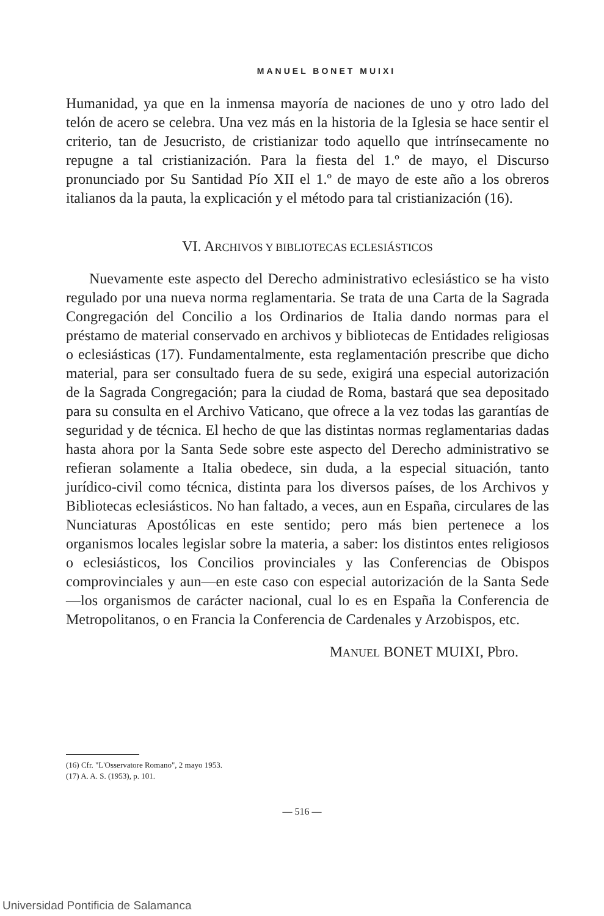MANUEL BONET MUIXI
Humanidad, ya que en la inmensa mayoría de naciones de uno y otro lado del telón de acero se celebra. Una vez más en la historia de la Iglesia se hace sentir el criterio, tan de Jesucristo, de cristianizar todo aquello que intrínsecamente no repugne a tal cristianización. Para la fiesta del 1.º de mayo, el Discurso pronunciado por Su Santidad Pío XII el 1.º de mayo de este año a los obreros italianos da la pauta, la explicación y el método para tal cristianización (16).
VI. ARCHIVOS Y BIBLIOTECAS ECLESIÁSTICOS
Nuevamente este aspecto del Derecho administrativo eclesiástico se ha visto regulado por una nueva norma reglamentaria. Se trata de una Carta de la Sagrada Congregación del Concilio a los Ordinarios de Italia dando normas para el préstamo de material conservado en archivos y bibliotecas de Entidades religiosas o eclesiásticas (17). Fundamentalmente, esta reglamentación prescribe que dicho material, para ser consultado fuera de su sede, exigirá una especial autorización de la Sagrada Congregación; para la ciudad de Roma, bastará que sea depositado para su consulta en el Archivo Vaticano, que ofrece a la vez todas las garantías de seguridad y de técnica. El hecho de que las distintas normas reglamentarias dadas hasta ahora por la Santa Sede sobre este aspecto del Derecho administrativo se refieran solamente a Italia obedece, sin duda, a la especial situación, tanto jurídico-civil como técnica, distinta para los diversos países, de los Archivos y Bibliotecas eclesiásticos. No han faltado, a veces, aun en España, circulares de las Nunciaturas Apostólicas en este sentido; pero más bien pertenece a los organismos locales legislar sobre la materia, a saber: los distintos entes religiosos o eclesiásticos, los Concilios provinciales y las Conferencias de Obispos comprovinciales y aun—en este caso con especial autorización de la Santa Sede—los organismos de carácter nacional, cual lo es en España la Conferencia de Metropolitanos, o en Francia la Conferencia de Cardenales y Arzobispos, etc.
MANUEL BONET MUIXI, Pbro.
(16) Cfr. "L'Osservatore Romano", 2 mayo 1953.
(17) A. A. S. (1953), p. 101.
— 516 —
Universidad Pontificia de Salamanca